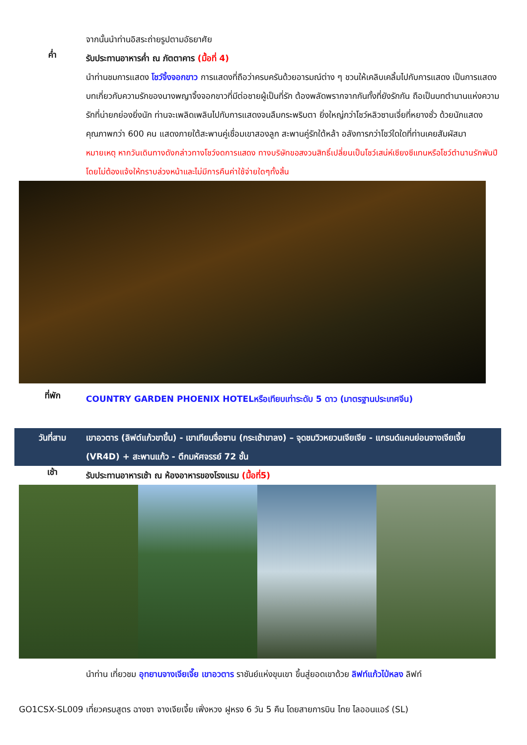จากนั้นนำท่านอิสระถ่ายรูปตามอัธยาศัย
ค่ำ
รับประทานอาหารค่ำ ณ ภัตตาคาร (มื้อที่ 4)
นำท่านชมการแสดง โชว์จิ้งจอกขาว การแสดงที่ถือว่าครบครันด้วยอารมณ์ต่าง ๆ ชวนให้เคลิบเคลิ้มไปกับการแสดง เป็นการแสดงบทเกี่ยวกับความรักของนางพญาจิ้งจอกขาวที่มีต่อชายผู้เป็นที่รัก ต้องพลัดพรากจากกันทั้งที่ยังรักกัน ถือเป็นบทตำนานแห่งความรักที่น่ายกย่องยิ่งนัก ท่านจะเพลิดเพลินไปกับการแสดงจนลืมกระพริบตา ยิ่งใหญ่กว่าโชว์หลิวซานเจี่ยที่หยางซั่ว ด้วยนักแสดงคุณภาพกว่า 600 คน แสดงภายใต้สะพานคู่เชื่อมเขาสองลูก สะพานคู่รักใต้หล้า อลังการกว่าโชว์ใดใดที่ท่านเคยสัมผัสมา
หมายเหตุ หากวันเดินทางดังกล่าวทางโชว์งดการแสดง ทางบริษัทขอสงวนสิทธิ์เปลี่ยนเป็นโชว์เสน่ห์เซียงซีแทนหรือโชว์ตำนานรักพันปี โดยไม่ต้องแจ้งให้ทราบล่วงหน้าและไม่มีการคืนค่าใช้จ่ายใดๆทั้งสิ้น
ที่พัก
COUNTRY GARDEN PHOENIX HOTELหรือเทียบเท่าระดับ 5 ดาว (มาตรฐานประเทศจีน)
วันที่สาม เขาอวตาร (ลิฟต์แก้วขาขึ้น) - เขาเทียนจื่อซาน (กระเช้าขาลง) – จุดชมวิวหยวนเจียเจีย - แกรนด์แคนย่อนจางเจียเจี้ย (VR4D) + สะพานแก้ว - ตึกมหัศจรรย์ 72 ชั้น
เช้า
รับประทานอาหารเช้า ณ ห้องอาหารของโรงแรม (มื้อที่5)
นำท่าน เที่ยวชม อุทยานจางเจียเจี๊ย เขาอวตาร ราชันย์แห่งขุนเขา ขึ้นสู่ยอดเขาด้วย ลิฟท์แก้วไป่หลง ลิฟท์
GO1CSX-SL009 เที่ยวครบสูตร ฉางซา จางเจียเจี้ย เฟิ่งหวง ฝูหรง 6 วัน 5 คืน โดยสายการบิน ไทย ไลออนแอร์ (SL)